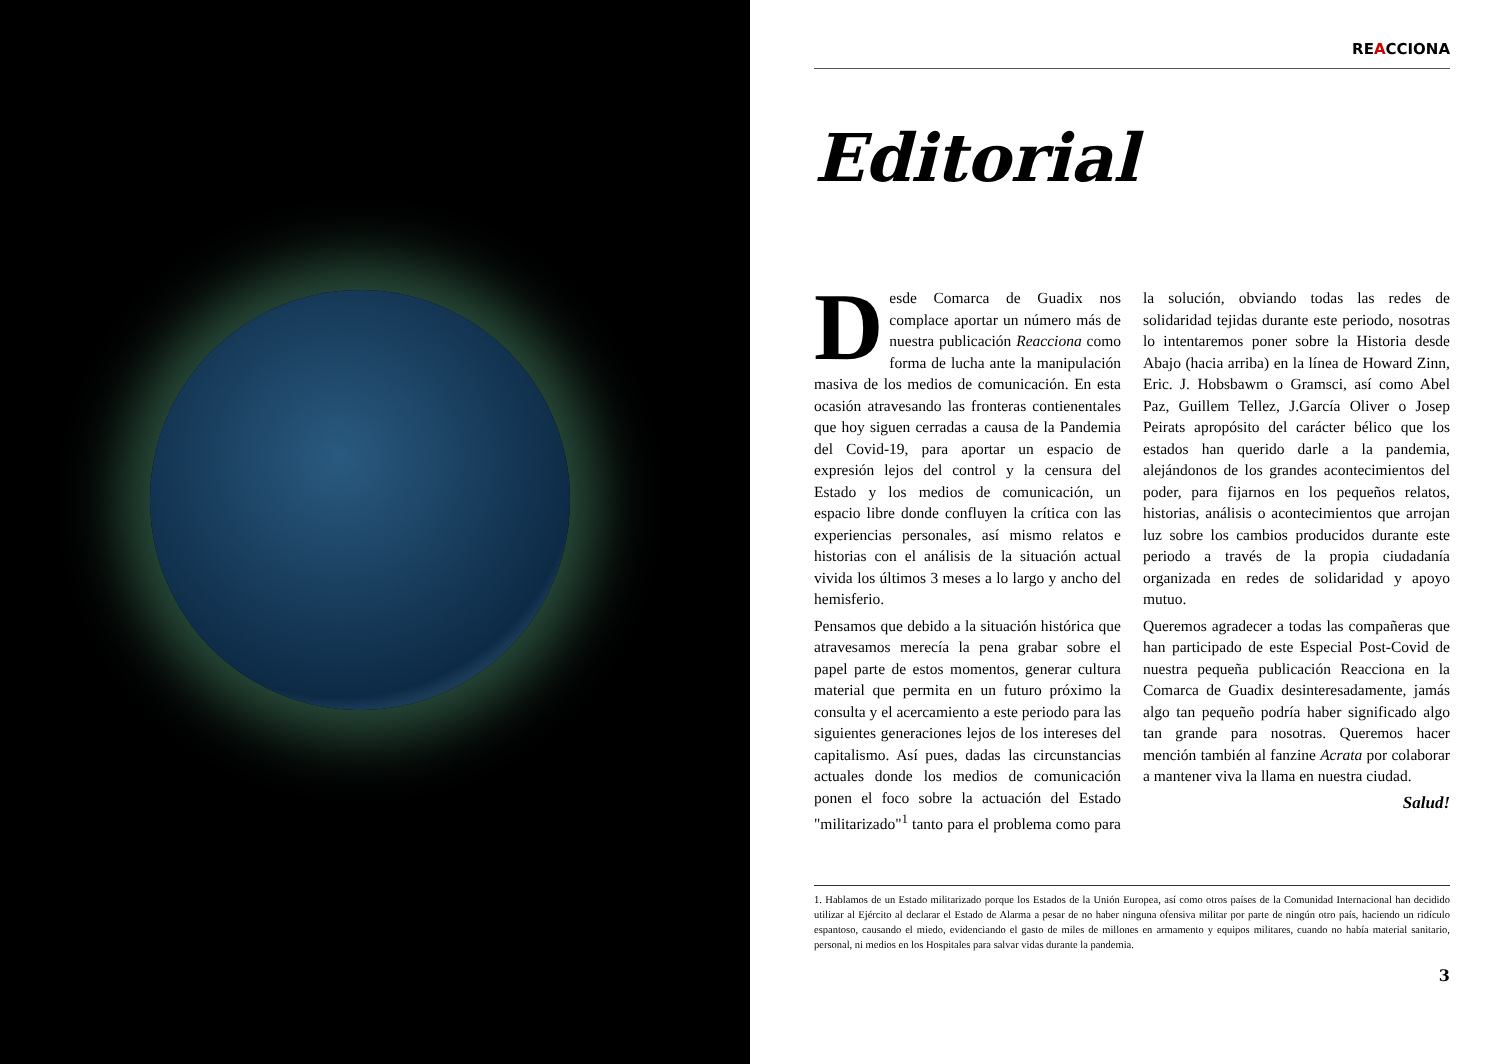REACCIONA
Editorial
Desde Comarca de Guadix nos complace aportar un número más de nuestra publicación Reacciona como forma de lucha ante la manipulación masiva de los medios de comunicación. En esta ocasión atravesando las fronteras contienentales que hoy siguen cerradas a causa de la Pandemia del Covid-19, para aportar un espacio de expresión lejos del control y la censura del Estado y los medios de comunicación, un espacio libre donde confluyen la crítica con las experiencias personales, así mismo relatos e historias con el análisis de la situación actual vivida los últimos 3 meses a lo largo y ancho del hemisferio.
Pensamos que debido a la situación histórica que atravesamos merecía la pena grabar sobre el papel parte de estos momentos, generar cultura material que permita en un futuro próximo la consulta y el acercamiento a este periodo para las siguientes generaciones lejos de los intereses del capitalismo. Así pues, dadas las circunstancias actuales donde los medios de comunicación ponen el foco sobre la actuación del Estado "militarizado"<sup>1</sup> tanto para el problema como para la solución, obviando todas las redes de solidaridad tejidas durante este periodo, nosotras lo intentaremos poner sobre la Historia desde Abajo (hacia arriba) en la línea de Howard Zinn, Eric. J. Hobsbawm o Gramsci, así como Abel Paz, Guillem Tellez, J.García Oliver o Josep Peirats apropósito del carácter bélico que los estados han querido darle a la pandemia, alejándonos de los grandes acontecimientos del poder, para fijarnos en los pequeños relatos, historias, análisis o acontecimientos que arrojan luz sobre los cambios producidos durante este periodo a través de la propia ciudadanía organizada en redes de solidaridad y apoyo mutuo.
Queremos agradecer a todas las compañeras que han participado de este Especial Post-Covid de nuestra pequeña publicación Reacciona en la Comarca de Guadix desinteresadamente, jamás algo tan pequeño podría haber significado algo tan grande para nosotras. Queremos hacer mención también al fanzine Acrata por colaborar a mantener viva la llama en nuestra ciudad.
Salud!
1. Hablamos de un Estado militarizado porque los Estados de la Unión Europea, así como otros países de la Comunidad Internacional han decidido utilizar al Ejército al declarar el Estado de Alarma a pesar de no haber ninguna ofensiva militar por parte de ningún otro país, haciendo un ridículo espantoso, causando el miedo, evidenciando el gasto de miles de millones en armamento y equipos militares, cuando no había material sanitario, personal, ni medios en los Hospitales para salvar vidas durante la pandemia.
3